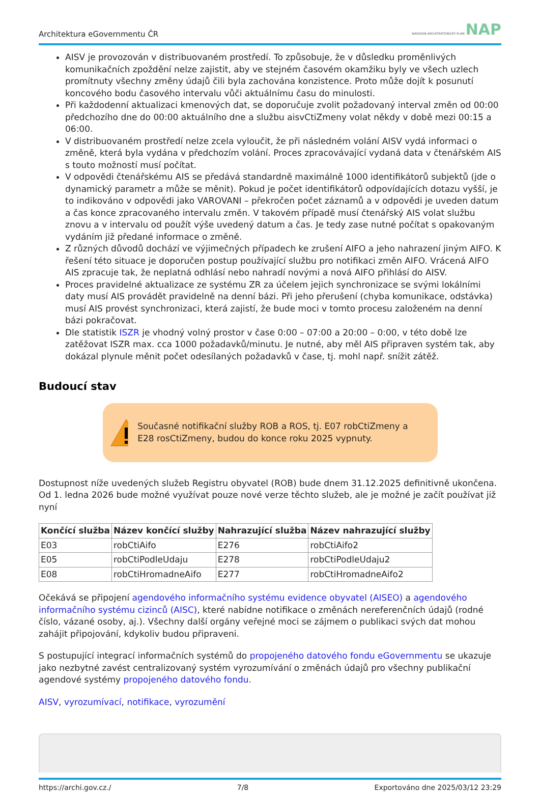Architektura eGovernmentu ČR NÁRODNÍ ARCHITEKTONICKÝ PLÁN NAP
AISV je provozován v distribuovaném prostředí. To způsobuje, že v důsledku proměnlivých komunikačních zpoždění nelze zajistit, aby ve stejném časovém okamžiku byly ve všech uzlech promítnuty všechny změny údajů čili byla zachována konzistence. Proto může dojít k posunutí koncového bodu časového intervalu vůči aktuálnímu času do minulosti.
Při každodenní aktualizaci kmenových dat, se doporučuje zvolit požadovaný interval změn od 00:00 předchozího dne do 00:00 aktuálního dne a službu aisvCtiZmeny volat někdy v době mezi 00:15 a 06:00.
V distribuovaném prostředí nelze zcela vyloučit, že při následném volání AISV vydá informaci o změně, která byla vydána v předchozím volání. Proces zpracovávající vydaná data v čtenářském AIS s touto možností musí počítat.
V odpovědi čtenářskému AIS se předává standardně maximálně 1000 identifikátorů subjektů (jde o dynamický parametr a může se měnit). Pokud je počet identifikátorů odpovídajících dotazu vyšší, je to indikováno v odpovědi jako VAROVANI – překročen počet záznamů a v odpovědi je uveden datum a čas konce zpracovaného intervalu změn. V takovém případě musí čtenářský AIS volat službu znovu a v intervalu od použít výše uvedený datum a čas. Je tedy zase nutné počítat s opakovaným vydáním již předané informace o změně.
Z různých důvodů dochází ve výjimečných případech ke zrušení AIFO a jeho nahrazení jiným AIFO. K řešení této situace je doporučen postup používající službu pro notifikaci změn AIFO. Vrácená AIFO AIS zpracuje tak, že neplatná odhlásí nebo nahradí novými a nová AIFO přihlásí do AISV.
Proces pravidelné aktualizace ze systému ZR za účelem jejich synchronizace se svými lokálními daty musí AIS provádět pravidelně na denní bázi. Při jeho přerušení (chyba komunikace, odstávka) musí AIS provést synchronizaci, která zajistí, že bude moci v tomto procesu založeném na denní bázi pokračovat.
Dle statistik ISZR je vhodný volný prostor v čase 0:00 – 07:00 a 20:00 – 0:00, v této době lze zatěžovat ISZR max. cca 1000 požadavků/minutu. Je nutné, aby měl AIS připraven systém tak, aby dokázal plynule měnit počet odesílaných požadavků v čase, tj. mohl např. snížit zátěž.
Budoucí stav
Současné notifikační služby ROB a ROS, tj. E07 robCtiZmeny a E28 rosCtiZmeny, budou do konce roku 2025 vypnuty.
Dostupnost níže uvedených služeb Registru obyvatel (ROB) bude dnem 31.12.2025 definitivně ukončena. Od 1. ledna 2026 bude možné využívat pouze nové verze těchto služeb, ale je možné je začít používat již nyní
| Končící služba | Název končící služby | Nahrazující služba | Název nahrazující služby |
| --- | --- | --- | --- |
| E03 | robCtiAifo | E276 | robCtiAifo2 |
| E05 | robCtiPodleUdaju | E278 | robCtiPodleUdaju2 |
| E08 | robCtiHromadneAifo | E277 | robCtiHromadneAifo2 |
Očekává se připojení agendového informačního systému evidence obyvatel (AISEO) a agendového informačního systému cizinců (AISC), které nabídne notifikace o změnách nereferenčních údajů (rodné číslo, vázané osoby, aj.). Všechny další orgány veřejné moci se zájmem o publikaci svých dat mohou zahájit připojování, kdykoliv budou připraveni.
S postupující integrací informačních systémů do propojeného datového fondu eGovernmentu se ukazuje jako nezbytné zavést centralizovaný systém vyrozumívání o změnách údajů pro všechny publikační agendové systémy propojeného datového fondu.
AISV, vyrozumívací, notifikace, vyrozumění
https://archi.gov.cz./ 7/8 Exportováno dne 2025/03/12 23:29